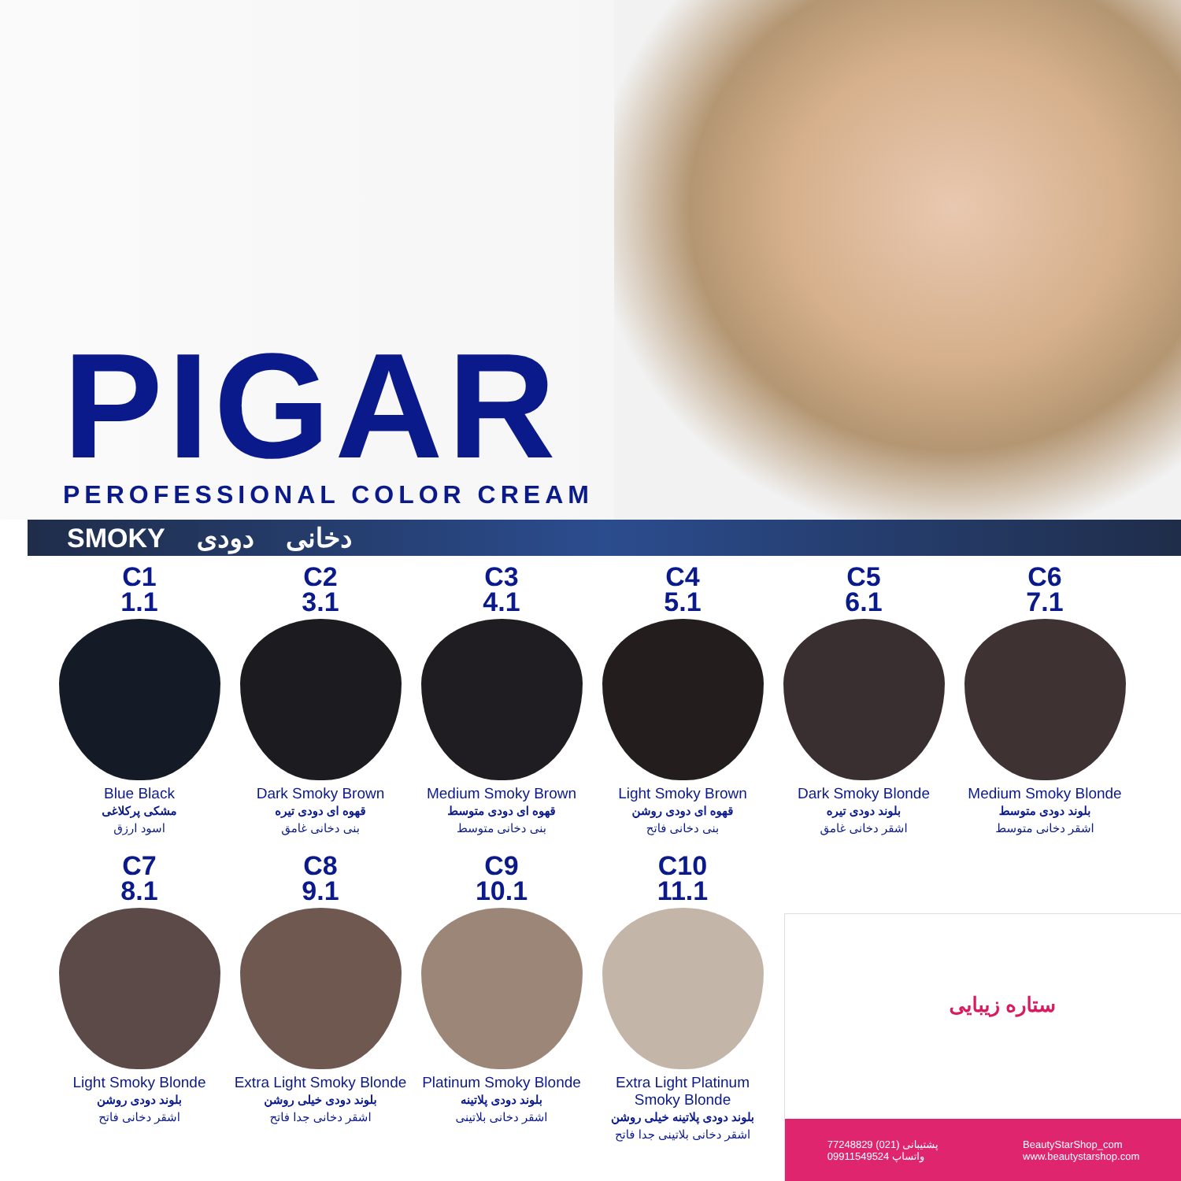PIGAR
PEROFESSIONAL COLOR CREAM
SMOKY دودی دخانی
C1
1.1
Blue Black
مشکی پرکلاغی
اسود ارزق
C2
3.1
Dark Smoky Brown
قهوه ای دودی تیره
بنی دخانی غامق
C3
4.1
Medium Smoky Brown
قهوه ای دودی متوسط
بنی دخانی متوسط
C4
5.1
Light Smoky Brown
قهوه ای دودی روشن
بنی دخانی فاتح
C5
6.1
Dark Smoky Blonde
بلوند دودی تیره
اشقر دخانی غامق
C6
7.1
Medium Smoky Blonde
بلوند دودی متوسط
اشقر دخانی متوسط
C7
8.1
Light Smoky Blonde
بلوند دودی روشن
اشقر دخانی فاتح
C8
9.1
Extra Light Smoky Blonde
بلوند دودی خیلی روشن
اشقر دخانی جدا فاتح
C9
10.1
Platinum Smoky Blonde
بلوند دودی پلاتینه
اشقر دخانی بلاتینی
C10
11.1
Extra Light Platinum Smoky Blonde
بلوند دودی پلاتینه خیلی روشن
اشقر دخانی بلاتینی جدا فاتح
ستاره زیبایی
پشتیبانی (021) 77248829
واتساپ 09911549524
BeautyStarShop_com
www.beautystarshop.com